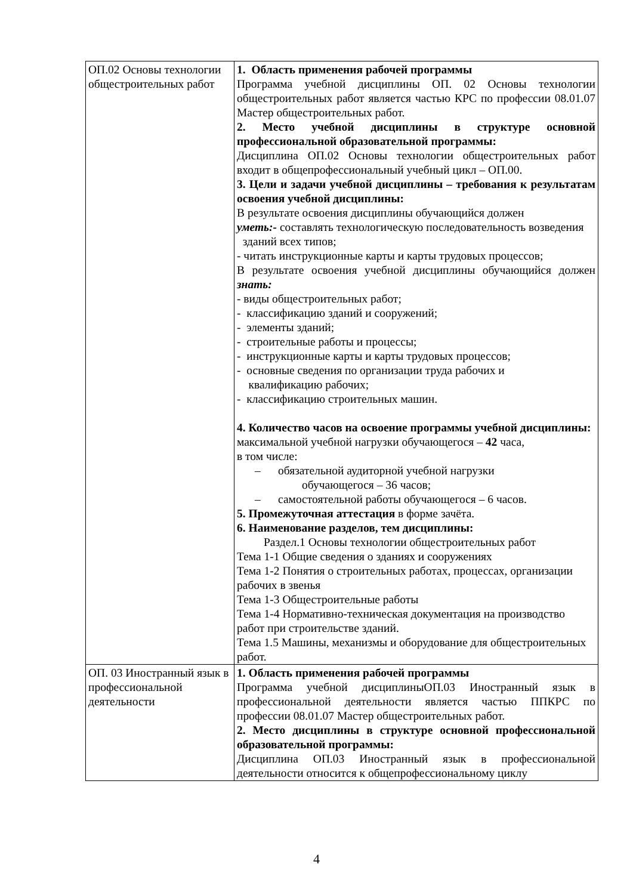| ОП.02 Основы технологии общестроительных работ | 1. Область применения рабочей программы Программа учебной дисциплины ОП. 02 Основы технологии общестроительных работ является частью КРС по профессии 08.01.07 Мастер общестроительных работ. 2. Место учебной дисциплины в структуре основной профессиональной образовательной программы: Дисциплина ОП.02 Основы технологии общестроительных работ входит в общепрофессиональный учебный цикл – ОП.00. 3. Цели и задачи учебной дисциплины – требования к результатам освоения учебной дисциплины: В результате освоения дисциплины обучающийся должен уметь:- составлять технологическую последовательность возведения зданий всех типов; - читать инструкционные карты и карты трудовых процессов; В результате освоения учебной дисциплины обучающийся должен знать: - виды общестроительных работ; - классификацию зданий и сооружений; - элементы зданий; - строительные работы и процессы; - инструкционные карты и карты трудовых процессов; - основные сведения по организации труда рабочих и квалификацию рабочих; - классификацию строительных машин. 4. Количество часов на освоение программы учебной дисциплины: максимальной учебной нагрузки обучающегося – 42 часа, в том числе: – обязательной аудиторной учебной нагрузки обучающегося – 36 часов; – самостоятельной работы обучающегося – 6 часов. 5. Промежуточная аттестация в форме зачёта. 6. Наименование разделов, тем дисциплины: Раздел.1 Основы технологии общестроительных работ Тема 1-1 Общие сведения о зданиях и сооружениях Тема 1-2 Понятия о строительных работах, процессах, организации рабочих в звенья Тема 1-3 Общестроительные работы Тема 1-4 Нормативно-техническая документация на производство работ при строительстве зданий. Тема 1.5 Машины, механизмы и оборудование для общестроительных работ. |
| ОП. 03 Иностранный язык в профессиональной деятельности | 1. Область применения рабочей программы Программа учебной дисциплиныОП.03 Иностранный язык в профессиональной деятельности является частью ППКРС по профессии 08.01.07 Мастер общестроительных работ. 2. Место дисциплины в структуре основной профессиональной образовательной программы: Дисциплина ОП.03 Иностранный язык в профессиональной деятельности относится к общепрофессиональному циклу |
4